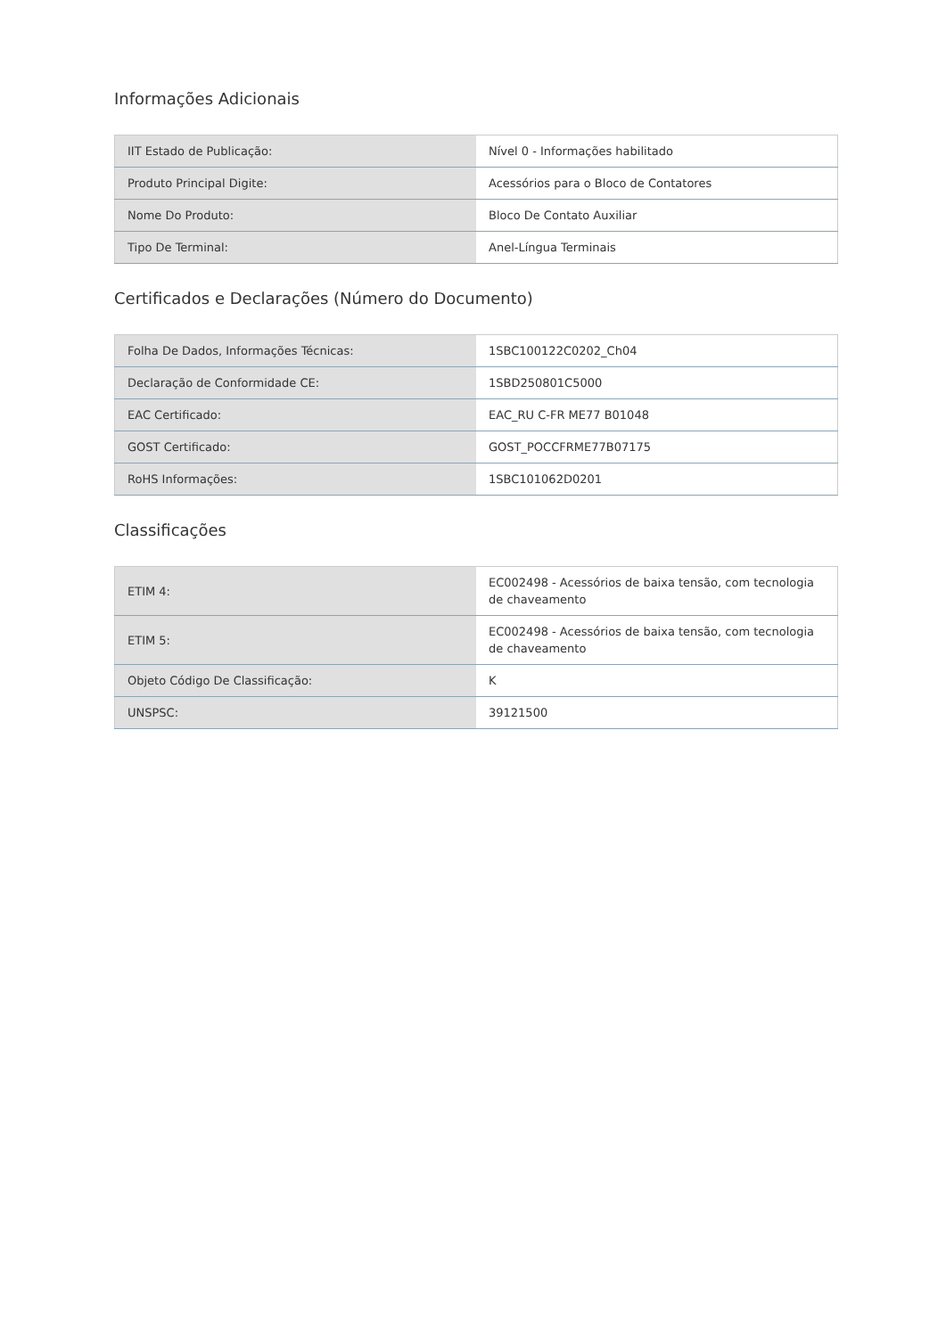Informações Adicionais
| IIT Estado de Publicação: | Nível 0 - Informações habilitado |
| Produto Principal Digite: | Acessórios para o Bloco de Contatores |
| Nome Do Produto: | Bloco De Contato Auxiliar |
| Tipo De Terminal: | Anel-Língua Terminais |
Certificados e Declarações (Número do Documento)
| Folha De Dados, Informações Técnicas: | 1SBC100122C0202_Ch04 |
| Declaração de Conformidade CE: | 1SBD250801C5000 |
| EAC Certificado: | EAC_RU C-FR ME77 B01048 |
| GOST Certificado: | GOST_POCCFRME77B07175 |
| RoHS Informações: | 1SBC101062D0201 |
Classificações
| ETIM 4: | EC002498 - Acessórios de baixa tensão, com tecnologia de chaveamento |
| ETIM 5: | EC002498 - Acessórios de baixa tensão, com tecnologia de chaveamento |
| Objeto Código De Classificação: | K |
| UNSPSC: | 39121500 |